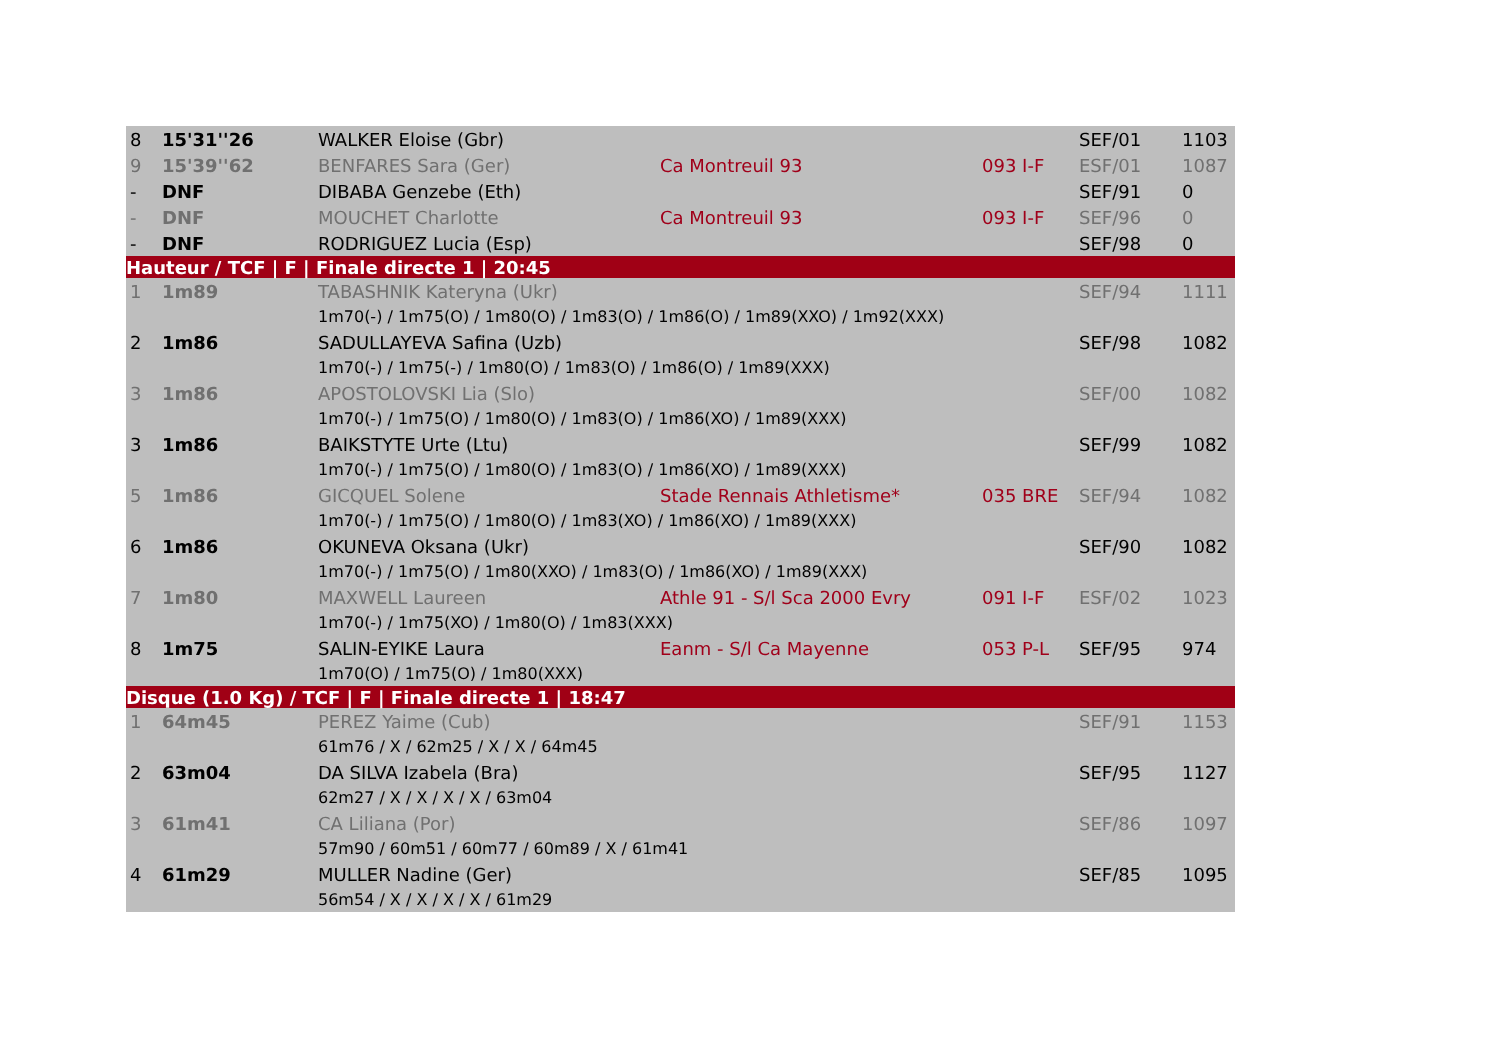| 8 | 15'31''26 | WALKER Eloise (Gbr) | | | SEF/01 | 1103 |
| 9 | 15'39''62 | BENFARES Sara (Ger) | Ca Montreuil 93 | 093 I-F | ESF/01 | 1087 |
| - | DNF | DIBABA Genzebe (Eth) | | | SEF/91 | 0 |
| - | DNF | MOUCHET Charlotte | Ca Montreuil 93 | 093 I-F | SEF/96 | 0 |
| - | DNF | RODRIGUEZ Lucia (Esp) | | | SEF/98 | 0 |
| Hauteur / TCF / F / Finale directe 1 / 20:45 | | | | | | |
| 1 | 1m89 | TABASHNIK Kateryna (Ukr) | | | SEF/94 | 1111 |
| | | 1m70(-) / 1m75(O) / 1m80(O) / 1m83(O) / 1m86(O) / 1m89(XXO) / 1m92(XXX) | | | | |
| 2 | 1m86 | SADULLAYEVA Safina (Uzb) | | | SEF/98 | 1082 |
| | | 1m70(-) / 1m75(-) / 1m80(O) / 1m83(O) / 1m86(O) / 1m89(XXX) | | | | |
| 3 | 1m86 | APOSTOLOVSKI Lia (Slo) | | | SEF/00 | 1082 |
| | | 1m70(-) / 1m75(O) / 1m80(O) / 1m83(O) / 1m86(XO) / 1m89(XXX) | | | | |
| 3 | 1m86 | BAIKSTYTE Urte (Ltu) | | | SEF/99 | 1082 |
| | | 1m70(-) / 1m75(O) / 1m80(O) / 1m83(O) / 1m86(XO) / 1m89(XXX) | | | | |
| 5 | 1m86 | GICQUEL Solene | Stade Rennais Athletisme* | 035 BRE | SEF/94 | 1082 |
| | | 1m70(-) / 1m75(O) / 1m80(O) / 1m83(XO) / 1m86(XO) / 1m89(XXX) | | | | |
| 6 | 1m86 | OKUNEVA Oksana (Ukr) | | | SEF/90 | 1082 |
| | | 1m70(-) / 1m75(O) / 1m80(XXO) / 1m83(O) / 1m86(XO) / 1m89(XXX) | | | | |
| 7 | 1m80 | MAXWELL Laureen | Athle 91 - S/l Sca 2000 Evry | 091 I-F | ESF/02 | 1023 |
| | | 1m70(-) / 1m75(XO) / 1m80(O) / 1m83(XXX) | | | | |
| 8 | 1m75 | SALIN-EYIKE Laura | Eanm - S/l Ca Mayenne | 053 P-L | SEF/95 | 974 |
| | | 1m70(O) / 1m75(O) / 1m80(XXX) | | | | |
| Disque (1.0 Kg) / TCF / F / Finale directe 1 / 18:47 | | | | | | |
| 1 | 64m45 | PEREZ Yaime (Cub) | | | SEF/91 | 1153 |
| | | 61m76 / X / 62m25 / X / X / 64m45 | | | | |
| 2 | 63m04 | DA SILVA Izabela (Bra) | | | SEF/95 | 1127 |
| | | 62m27 / X / X / X / X / 63m04 | | | | |
| 3 | 61m41 | CA Liliana (Por) | | | SEF/86 | 1097 |
| | | 57m90 / 60m51 / 60m77 / 60m89 / X / 61m41 | | | | |
| 4 | 61m29 | MULLER Nadine (Ger) | | | SEF/85 | 1095 |
| | | 56m54 / X / X / X / X / 61m29 | | | | |